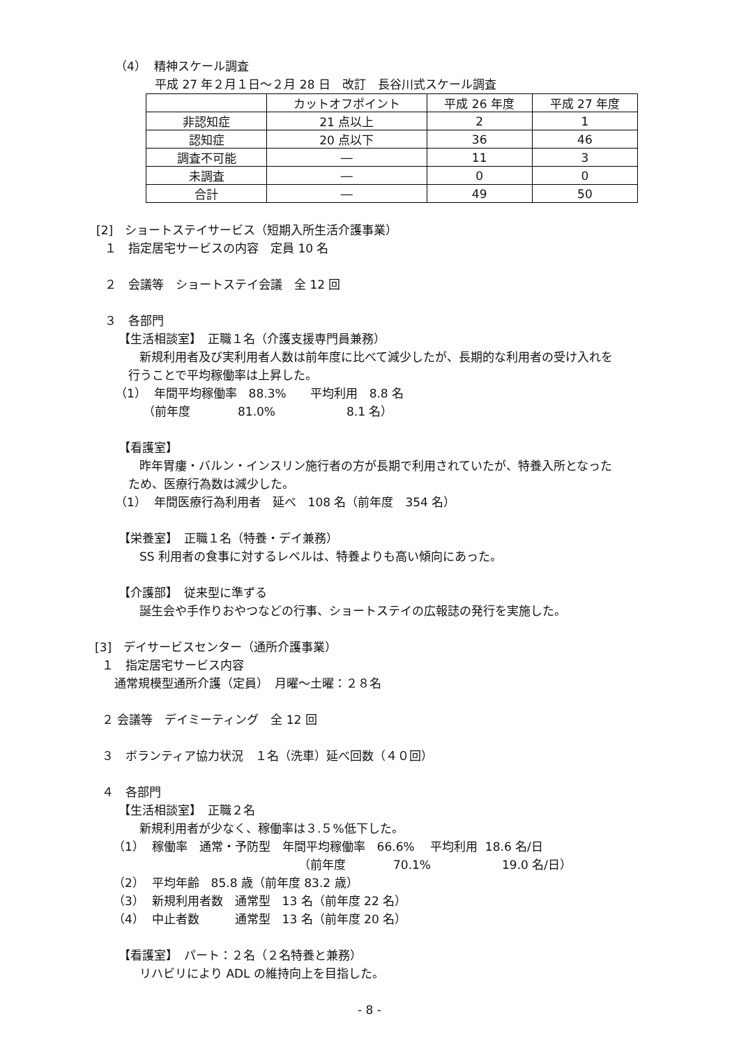（4） 精神スケール調査
平成 27 年２月１日～２月 28 日　改訂　長谷川式スケール調査
| | カットオフポイント | 平成 26 年度 | 平成 27 年度 |
| --- | --- | --- | --- |
| 非認知症 | 21 点以上 | 2 | 1 |
| 認知症 | 20 点以下 | 36 | 46 |
| 調査不可能 | ― | 11 | 3 |
| 未調査 | ― | 0 | 0 |
| 合計 | ― | 49 | 50 |
[2]　ショートステイサービス（短期入所生活介護事業）
１　指定居宅サービスの内容　定員 10 名
２　会議等　ショートステイ会議　全 12 回
３　各部門
【生活相談室】　正職１名（介護支援専門員兼務）
新規利用者及び実利用者人数は前年度に比べて減少したが、長期的な利用者の受け入れを
行うことで平均稼働率は上昇した。
（1） 年間平均稼働率　88.3%　　平均利用　8.8 名
（前年度　　　　81.0%　　　　　　8.1 名）
【看護室】
昨年胃瘻・バルン・インスリン施行者の方が長期で利用されていたが、特養入所となった
ため、医療行為数は減少した。
（1） 年間医療行為利用者　延べ　108 名（前年度　354 名）
【栄養室】　正職１名（特養・デイ兼務）
SS 利用者の食事に対するレベルは、特養よりも高い傾向にあった。
【介護部】　従来型に準ずる
誕生会や手作りおやつなどの行事、ショートステイの広報誌の発行を実施した。
[3]　デイサービスセンター（通所介護事業）
１　指定居宅サービス内容
通常規模型通所介護（定員）　月曜～土曜：２８名
２ 会議等　デイミーティング　全 12 回
３　ボランティア協力状況　１名（洗車）延べ回数（４０回）
４　各部門
【生活相談室】　正職２名
新規利用者が少なく、稼働率は３.５%低下した。
（1） 稼働率　通常・予防型　年間平均稼働率　66.6%　 平均利用 18.6 名/日
（前年度　　　　70.1%　　　　　　19.0 名/日）
（2） 平均年齢　85.8 歳（前年度 83.2 歳）
（3） 新規利用者数　通常型　13 名（前年度 22 名）
（4） 中止者数　　　通常型　13 名（前年度 20 名）
【看護室】　パート：２名（２名特養と兼務）
リハビリにより ADL の維持向上を目指した。
- 8 -